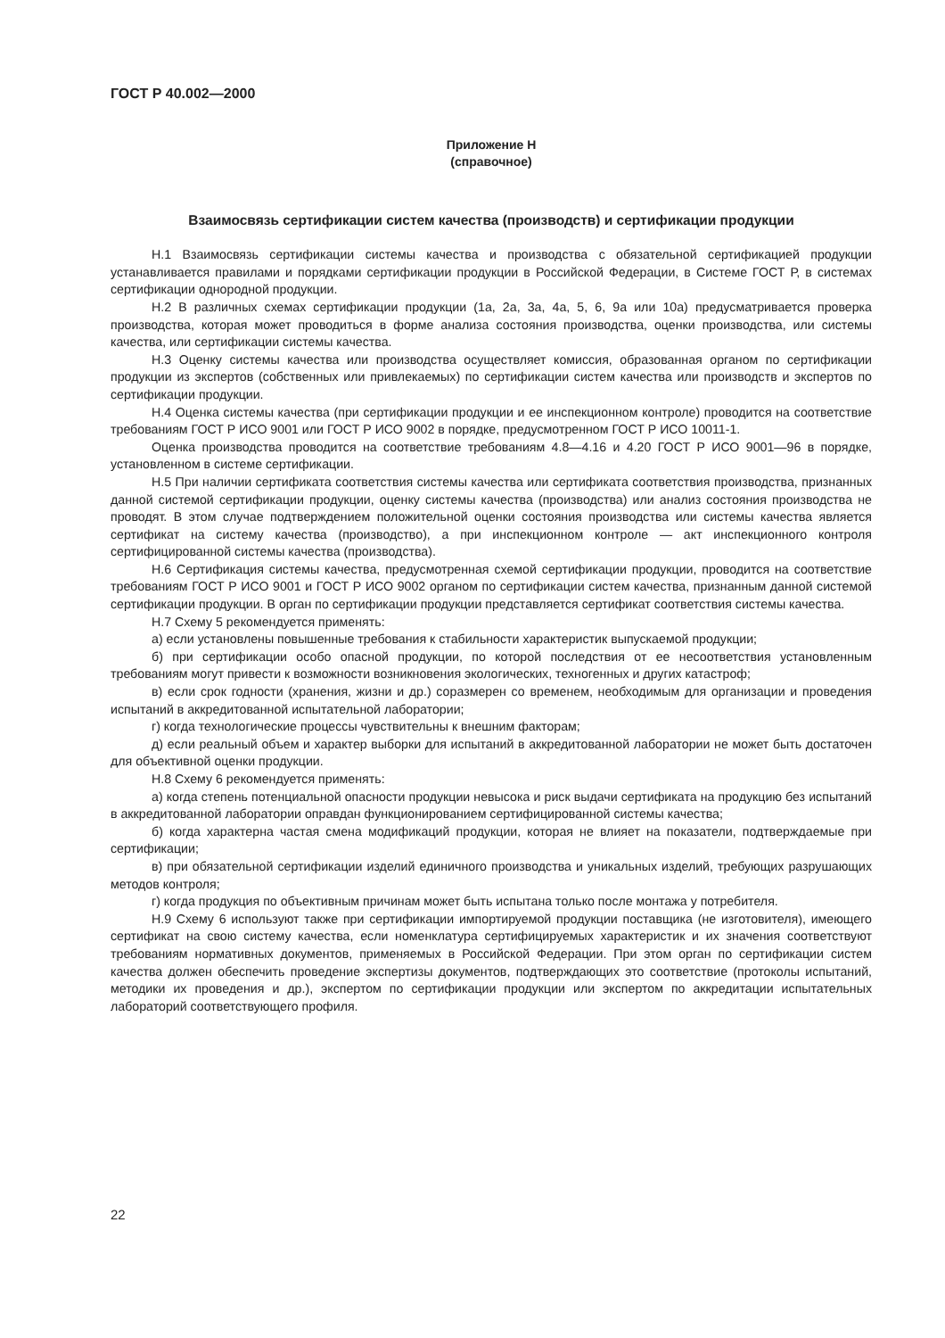ГОСТ Р 40.002—2000
Приложение Н
(справочное)
Взаимосвязь сертификации систем качества (производств) и сертификации продукции
Н.1 Взаимосвязь сертификации системы качества и производства с обязательной сертификацией продукции устанавливается правилами и порядками сертификации продукции в Российской Федерации, в Системе ГОСТ Р, в системах сертификации однородной продукции.
Н.2 В различных схемах сертификации продукции (1а, 2а, 3а, 4а, 5, 6, 9а или 10а) предусматривается проверка производства, которая может проводиться в форме анализа состояния производства, оценки производства, или системы качества, или сертификации системы качества.
Н.3 Оценку системы качества или производства осуществляет комиссия, образованная органом по сертификации продукции из экспертов (собственных или привлекаемых) по сертификации систем качества или производств и экспертов по сертификации продукции.
Н.4 Оценка системы качества (при сертификации продукции и ее инспекционном контроле) проводится на соответствие требованиям ГОСТ Р ИСО 9001 или ГОСТ Р ИСО 9002 в порядке, предусмотренном ГОСТ Р ИСО 10011-1.
Оценка производства проводится на соответствие требованиям 4.8—4.16 и 4.20 ГОСТ Р ИСО 9001—96 в порядке, установленном в системе сертификации.
Н.5 При наличии сертификата соответствия системы качества или сертификата соответствия производства, признанных данной системой сертификации продукции, оценку системы качества (производства) или анализ состояния производства не проводят. В этом случае подтверждением положительной оценки состояния производства или системы качества является сертификат на систему качества (производство), а при инспекционном контроле — акт инспекционного контроля сертифицированной системы качества (производства).
Н.6 Сертификация системы качества, предусмотренная схемой сертификации продукции, проводится на соответствие требованиям ГОСТ Р ИСО 9001 и ГОСТ Р ИСО 9002 органом по сертификации систем качества, признанным данной системой сертификации продукции. В орган по сертификации продукции представляется сертификат соответствия системы качества.
Н.7 Схему 5 рекомендуется применять:
а) если установлены повышенные требования к стабильности характеристик выпускаемой продукции;
б) при сертификации особо опасной продукции, по которой последствия от ее несоответствия установленным требованиям могут привести к возможности возникновения экологических, техногенных и других катастроф;
в) если срок годности (хранения, жизни и др.) соразмерен со временем, необходимым для организации и проведения испытаний в аккредитованной испытательной лаборатории;
г) когда технологические процессы чувствительны к внешним факторам;
д) если реальный объем и характер выборки для испытаний в аккредитованной лаборатории не может быть достаточен для объективной оценки продукции.
Н.8 Схему 6 рекомендуется применять:
а) когда степень потенциальной опасности продукции невысока и риск выдачи сертификата на продукцию без испытаний в аккредитованной лаборатории оправдан функционированием сертифицированной системы качества;
б) когда характерна частая смена модификаций продукции, которая не влияет на показатели, подтверждаемые при сертификации;
в) при обязательной сертификации изделий единичного производства и уникальных изделий, требующих разрушающих методов контроля;
г) когда продукция по объективным причинам может быть испытана только после монтажа у потребителя.
Н.9 Схему 6 используют также при сертификации импортируемой продукции поставщика (не изготовителя), имеющего сертификат на свою систему качества, если номенклатура сертифицируемых характеристик и их значения соответствуют требованиям нормативных документов, применяемых в Российской Федерации. При этом орган по сертификации систем качества должен обеспечить проведение экспертизы документов, подтверждающих это соответствие (протоколы испытаний, методики их проведения и др.), экспертом по сертификации продукции или экспертом по аккредитации испытательных лабораторий соответствующего профиля.
22